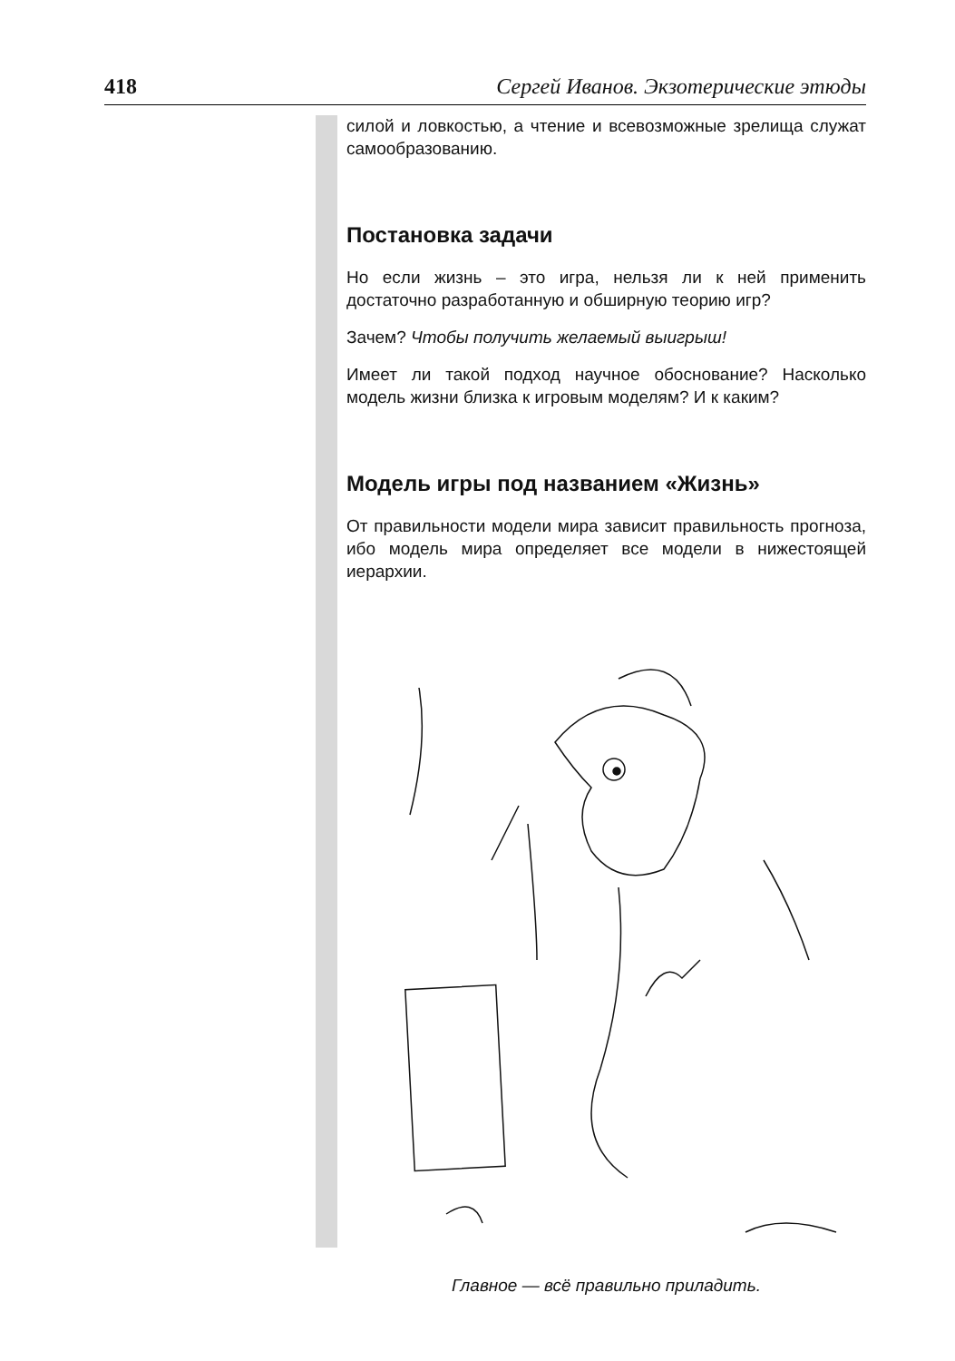418 Сергей Иванов. Экзотерические этюды
силой и ловкостью, а чтение и всевозможные зрелища служат самообразованию.
Постановка задачи
Но если жизнь – это игра, нельзя ли к ней применить достаточно разработанную и обширную теорию игр?
Зачем? Чтобы получить желаемый выигрыш!
Имеет ли такой подход научное обоснование? Насколько модель жизни близка к игровым моделям? И к каким?
Модель игры под названием «Жизнь»
От правильности модели мира зависит правильность прогноза, ибо модель мира определяет все модели в нижестоящей иерархии.
Главное — всё правильно приладить.